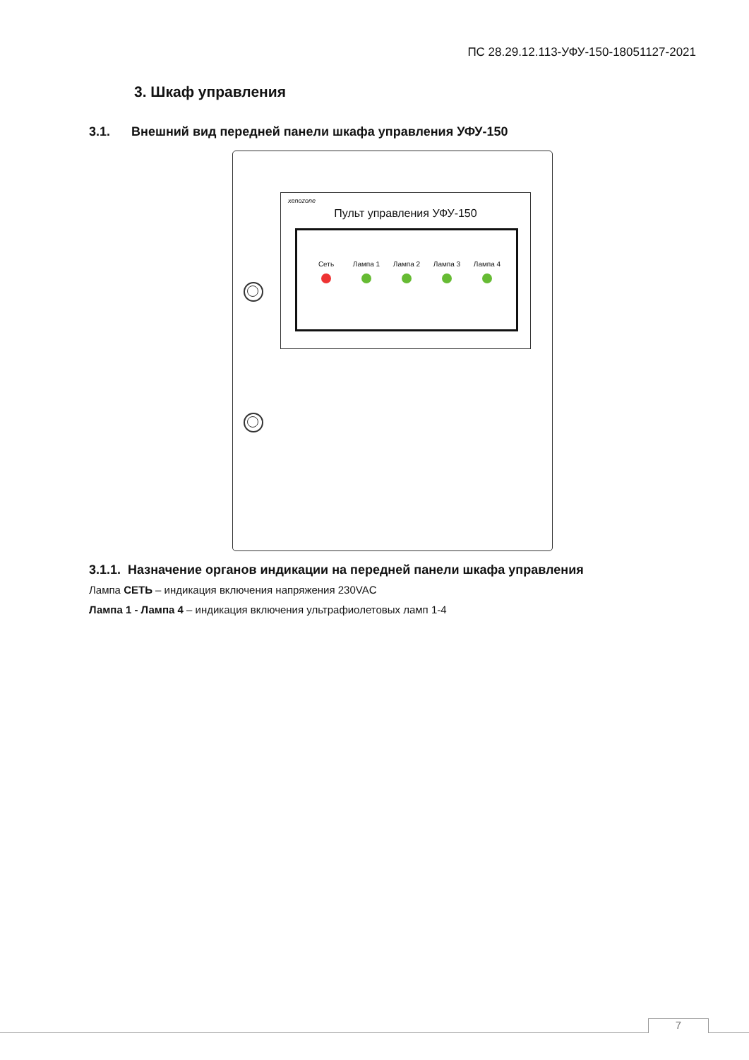ПС 28.29.12.113-УФУ-150-18051127-2021
3. Шкаф управления
3.1. Внешний вид передней панели шкафа управления УФУ-150
xenozone
Пульт управления УФУ-150
Сеть Лампа 1 Лампа 2 Лампа 3 Лампа 4
3.1.1. Назначение органов индикации на передней панели шкафа управления
Лампа СЕТЬ – индикация включения напряжения 230VAC
Лампа 1 - Лампа 4 – индикация включения ультрафиолетовых ламп 1-4
7